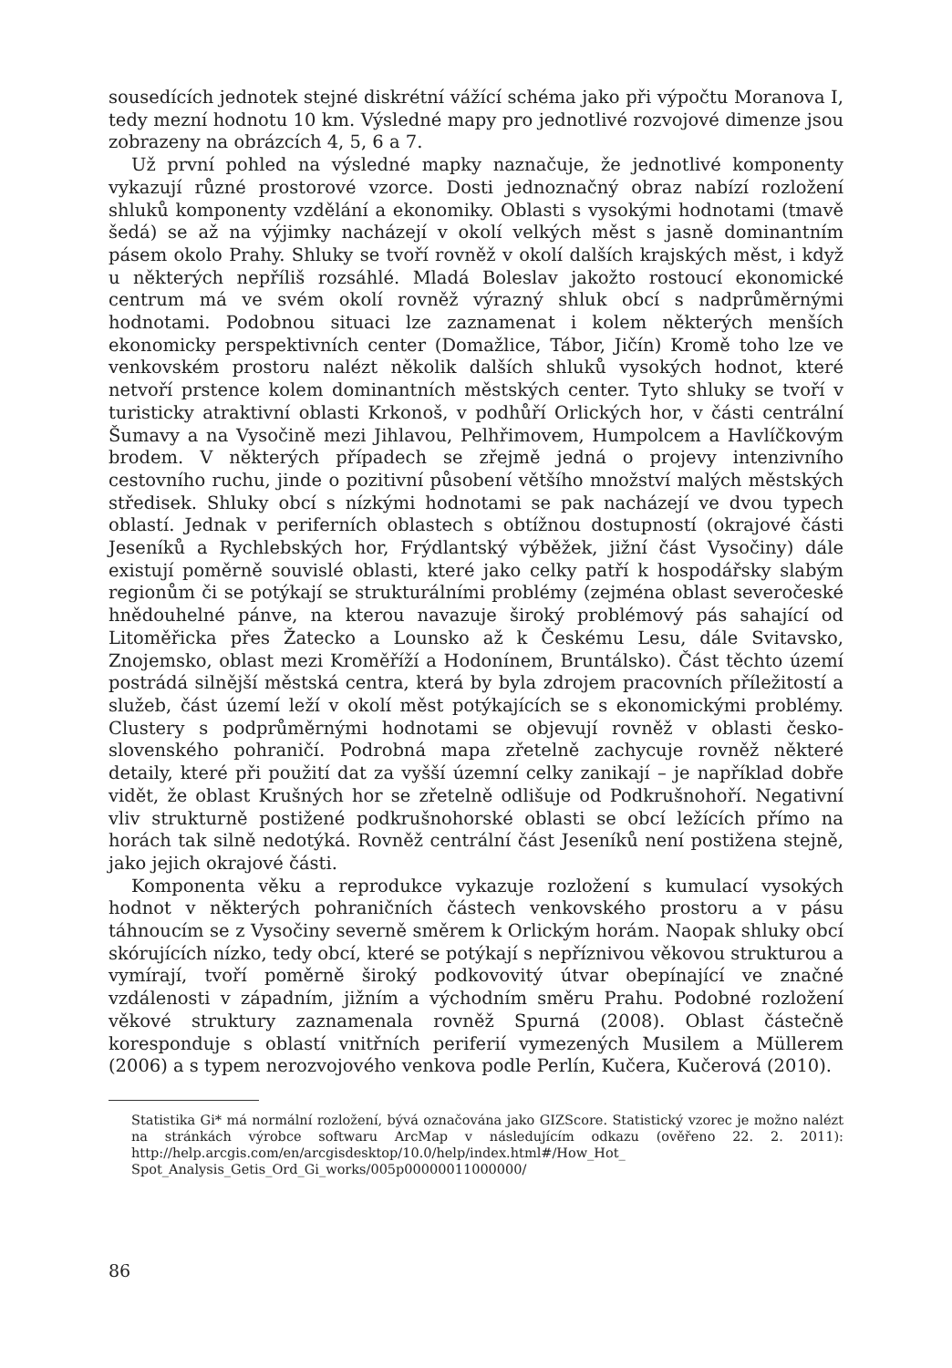sousedících jednotek stejné diskrétní vážící schéma jako při výpočtu Moranova I, tedy mezní hodnotu 10 km. Výsledné mapy pro jednotlivé rozvojové dimenze jsou zobrazeny na obrázcích 4, 5, 6 a 7.
Už první pohled na výsledné mapky naznačuje, že jednotlivé komponenty vykazují různé prostorové vzorce. Dosti jednoznačný obraz nabízí rozložení shluků komponenty vzdělání a ekonomiky. Oblasti s vysokými hodnotami (tmavě šedá) se až na výjimky nacházejí v okolí velkých měst s jasně dominantním pásem okolo Prahy. Shluky se tvoří rovněž v okolí dalších krajských měst, i když u některých nepříliš rozsáhlé. Mladá Boleslav jakožto rostoucí ekonomické centrum má ve svém okolí rovněž výrazný shluk obcí s nadprůměrnými hodnotami. Podobnou situaci lze zaznamenat i kolem některých menších ekonomicky perspektivních center (Domažlice, Tábor, Jičín) Kromě toho lze ve venkovském prostoru nalézt několik dalších shluků vysokých hodnot, které netvoří prstence kolem dominantních městských center. Tyto shluky se tvoří v turisticky atraktivní oblasti Krkonoš, v podhůří Orlických hor, v části centrální Šumavy a na Vysočině mezi Jihlavou, Pelhřimovem, Humpolcem a Havlíčkovým brodem. V některých případech se zřejmě jedná o projevy intenzivního cestovního ruchu, jinde o pozitivní působení většího množství malých městských středisek. Shluky obcí s nízkými hodnotami se pak nacházejí ve dvou typech oblastí. Jednak v periferních oblastech s obtížnou dostupností (okrajové části Jeseníků a Rychlebských hor, Frýdlantský výběžek, jižní část Vysočiny) dále existují poměrně souvislé oblasti, které jako celky patří k hospodářsky slabým regionům či se potýkají se strukturálními problémy (zejména oblast severočeské hnědouhelné pánve, na kterou navazuje široký problémový pás sahající od Litoměřicka přes Žatecko a Lounsko až k Českému Lesu, dále Svitavsko, Znojemsko, oblast mezi Kroměříží a Hodonínem, Bruntálsko). Část těchto území postrádá silnější městská centra, která by byla zdrojem pracovních příležitostí a služeb, část území leží v okolí měst potýkajících se s ekonomickými problémy. Clustery s podprůměrnými hodnotami se objevují rovněž v oblasti česko-slovenského pohraničí. Podrobná mapa zřetelně zachycuje rovněž některé detaily, které při použití dat za vyšší územní celky zanikají – je například dobře vidět, že oblast Krušných hor se zřetelně odlišuje od Podkrušnohoří. Negativní vliv strukturně postižené podkrušnohorské oblasti se obcí ležících přímo na horách tak silně nedotýká. Rovněž centrální část Jeseníků není postižena stejně, jako jejich okrajové části.
Komponenta věku a reprodukce vykazuje rozložení s kumulací vysokých hodnot v některých pohraničních částech venkovského prostoru a v pásu táhnoucím se z Vysočiny severně směrem k Orlickým horám. Naopak shluky obcí skórujících nízko, tedy obcí, které se potýkají s nepříznivou věkovou strukturou a vymírají, tvoří poměrně široký podkovovitý útvar obepínající ve značné vzdálenosti v západním, jižním a východním směru Prahu. Podobné rozložení věkové struktury zaznamenala rovněž Spurná (2008). Oblast částečně koresponduje s oblastí vnitřních periferií vymezených Musilem a Müllerem (2006) a s typem nerozvojového venkova podle Perlín, Kučera, Kučerová (2010).
Statistika Gi* má normální rozložení, bývá označována jako GIZScore. Statistický vzorec je možno nalézt na stránkách výrobce softwaru ArcMap v následujícím odkazu (ověřeno 22. 2. 2011): http://help.arcgis.com/en/arcgisdesktop/10.0/help/index.html#/How_Hot_ Spot_Analysis_Getis_Ord_Gi_works/005p00000011000000/
86